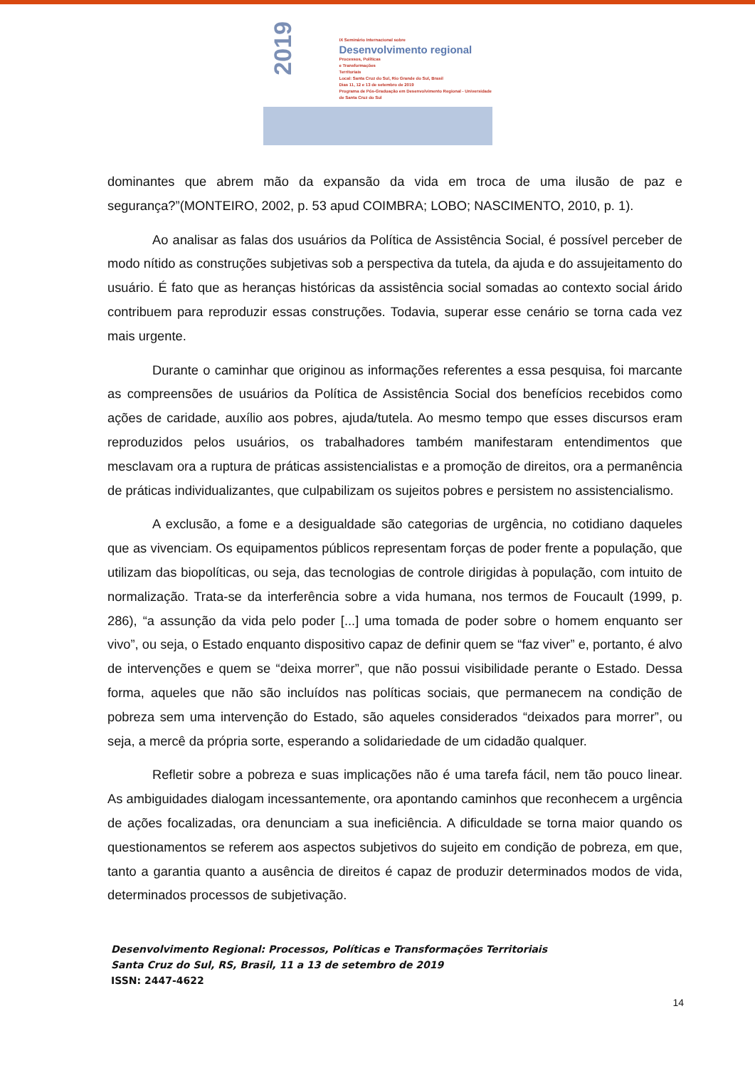2019
IX Seminário Internacional sobre
Desenvolvimento regional
Processos, Políticas
e Transformações
Territoriais
Local: Santa Cruz do Sul, Rio Grande do Sul, Brasil
Dias 11, 12 e 13 de setembro de 2019
Programa de Pós-Graduação em Desenvolvimento Regional - Universidade de Santa Cruz do Sul
dominantes que abrem mão da expansão da vida em troca de uma ilusão de paz e segurança?”(MONTEIRO, 2002, p. 53 apud COIMBRA; LOBO; NASCIMENTO, 2010, p. 1).
Ao analisar as falas dos usuários da Política de Assistência Social, é possível perceber de modo nítido as construções subjetivas sob a perspectiva da tutela, da ajuda e do assujeitamento do usuário. É fato que as heranças históricas da assistência social somadas ao contexto social árido contribuem para reproduzir essas construções. Todavia, superar esse cenário se torna cada vez mais urgente.
Durante o caminhar que originou as informações referentes a essa pesquisa, foi marcante as compreensões de usuários da Política de Assistência Social dos benefícios recebidos como ações de caridade, auxílio aos pobres, ajuda/tutela. Ao mesmo tempo que esses discursos eram reproduzidos pelos usuários, os trabalhadores também manifestaram entendimentos que mesclavam ora a ruptura de práticas assistencialistas e a promoção de direitos, ora a permanência de práticas individualizantes, que culpabilizam os sujeitos pobres e persistem no assistencialismo.
A exclusão, a fome e a desigualdade são categorias de urgência, no cotidiano daqueles que as vivenciam. Os equipamentos públicos representam forças de poder frente a população, que utilizam das biopolíticas, ou seja, das tecnologias de controle dirigidas à população, com intuito de normalização. Trata-se da interferência sobre a vida humana, nos termos de Foucault (1999, p. 286), “a assunção da vida pelo poder [...] uma tomada de poder sobre o homem enquanto ser vivo”, ou seja, o Estado enquanto dispositivo capaz de definir quem se “faz viver” e, portanto, é alvo de intervenções e quem se “deixa morrer”, que não possui visibilidade perante o Estado. Dessa forma, aqueles que não são incluídos nas políticas sociais, que permanecem na condição de pobreza sem uma intervenção do Estado, são aqueles considerados “deixados para morrer”, ou seja, a mercê da própria sorte, esperando a solidariedade de um cidadão qualquer.
Refletir sobre a pobreza e suas implicações não é uma tarefa fácil, nem tão pouco linear. As ambiguidades dialogam incessantemente, ora apontando caminhos que reconhecem a urgência de ações focalizadas, ora denunciam a sua ineficiência. A dificuldade se torna maior quando os questionamentos se referem aos aspectos subjetivos do sujeito em condição de pobreza, em que, tanto a garantia quanto a ausência de direitos é capaz de produzir determinados modos de vida, determinados processos de subjetivação.
Desenvolvimento Regional: Processos, Políticas e Transformações Territoriais
Santa Cruz do Sul, RS, Brasil, 11 a 13 de setembro de 2019
ISSN: 2447-4622
14